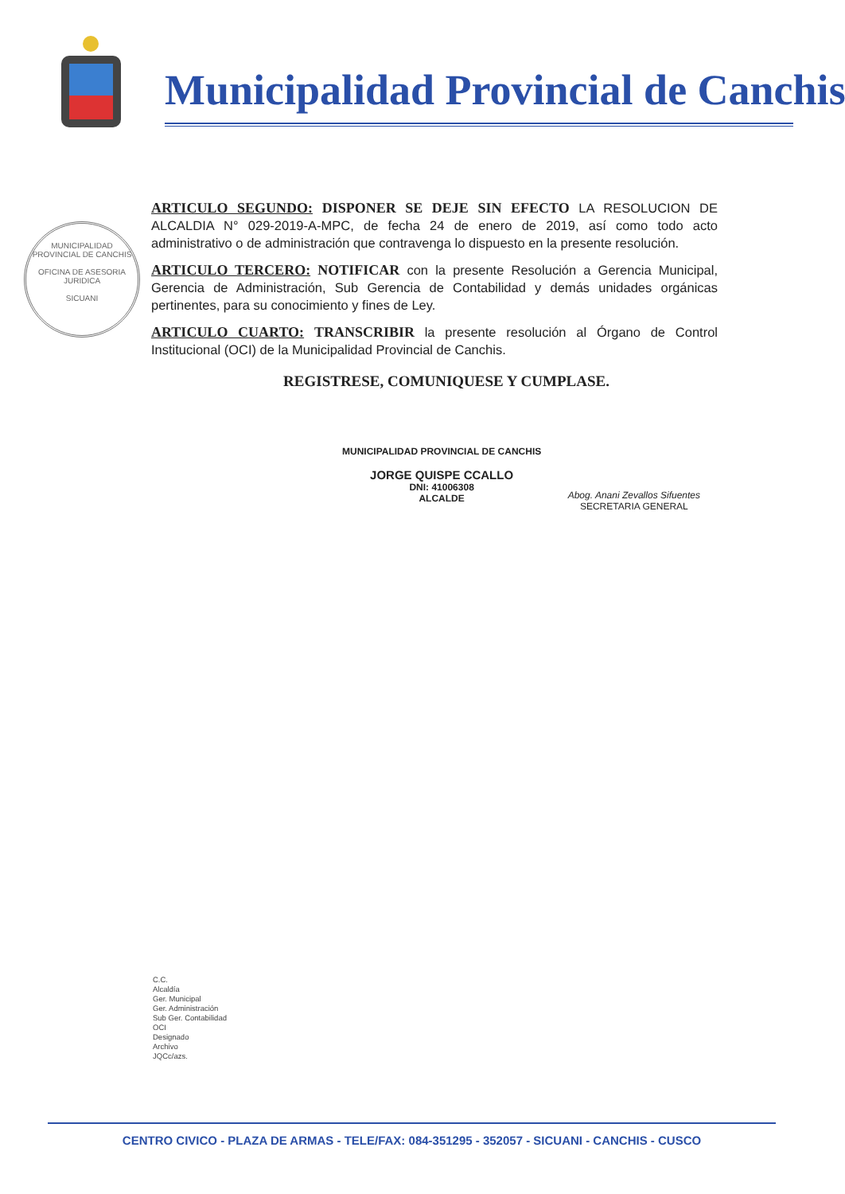Municipalidad Provincial de Canchis
MUNICIPALIDAD PROVINCIAL DE CANCHIS
OFICINA DE ASESORIA JURIDICA
SICUANI
ARTICULO SEGUNDO: DISPONER SE DEJE SIN EFECTO LA RESOLUCION DE ALCALDIA N° 029-2019-A-MPC, de fecha 24 de enero de 2019, así como todo acto administrativo o de administración que contravenga lo dispuesto en la presente resolución.
ARTICULO TERCERO: NOTIFICAR con la presente Resolución a Gerencia Municipal, Gerencia de Administración, Sub Gerencia de Contabilidad y demás unidades orgánicas pertinentes, para su conocimiento y fines de Ley.
ARTICULO CUARTO: TRANSCRIBIR la presente resolución al Órgano de Control Institucional (OCI) de la Municipalidad Provincial de Canchis.
REGISTRESE, COMUNIQUESE Y CUMPLASE.
MUNICIPALIDAD PROVINCIAL DE CANCHIS
JORGE QUISPE CCALLO
DNI: 41006308
ALCALDE
Abog. Anani Zevallos Sifuentes
SECRETARIA GENERAL
C.C.
Alcaldía
Ger. Municipal
Ger. Administración
Sub Ger. Contabilidad
OCI
Designado
Archivo
JQCc/azs.
CENTRO CIVICO - PLAZA DE ARMAS - TELE/FAX: 084-351295 - 352057 - SICUANI - CANCHIS - CUSCO